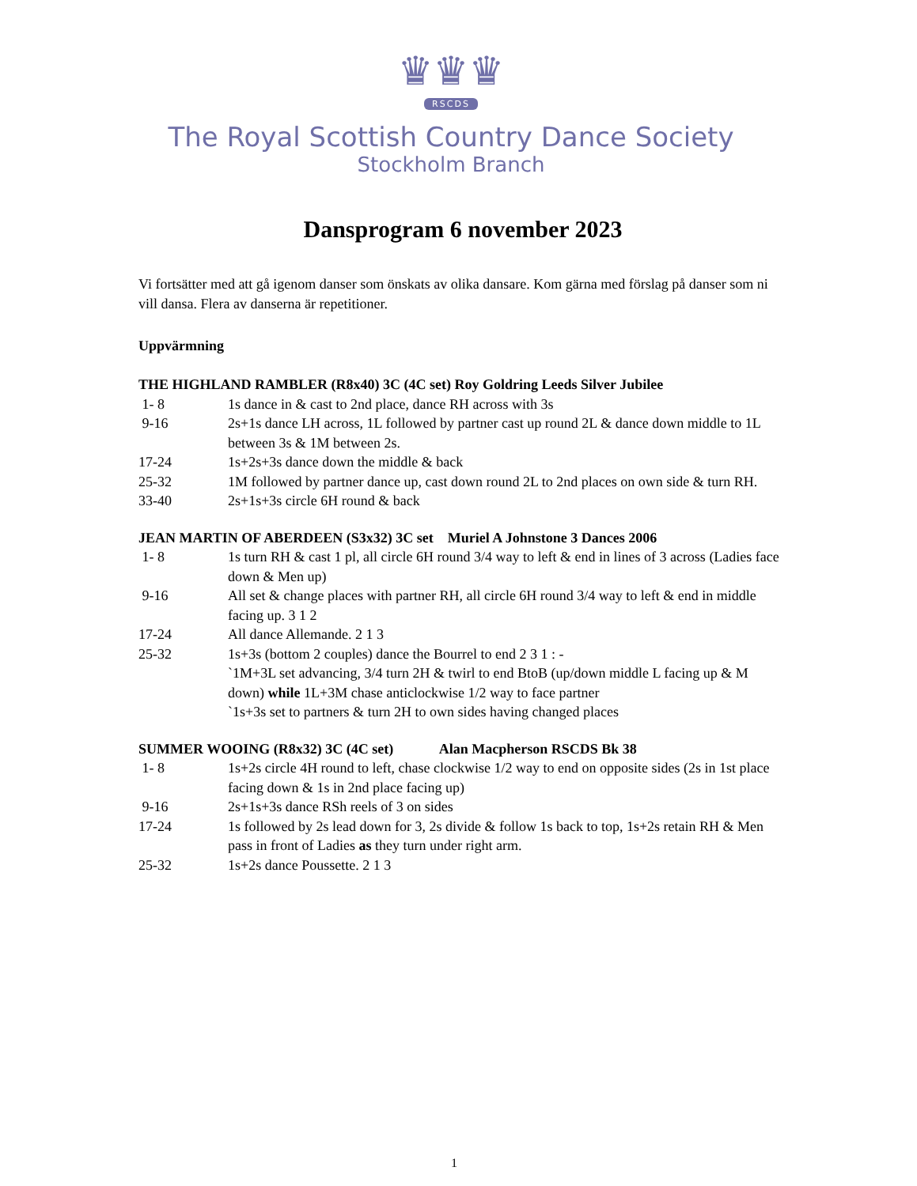♛♛♛
RSCDS
The Royal Scottish Country Dance Society
Stockholm Branch
Dansprogram 6 november 2023
Vi fortsätter med att gå igenom danser som önskats av olika dansare. Kom gärna med förslag på danser som ni vill dansa. Flera av danserna är repetitioner.
Uppvärmning
THE HIGHLAND RAMBLER (R8x40) 3C (4C set) Roy Goldring Leeds Silver Jubilee
1- 8 1s dance in & cast to 2nd place, dance RH across with 3s
9-16 2s+1s dance LH across, 1L followed by partner cast up round 2L & dance down middle to 1L between 3s & 1M between 2s.
17-24 1s+2s+3s dance down the middle & back
25-32 1M followed by partner dance up, cast down round 2L to 2nd places on own side & turn RH.
33-40 2s+1s+3s circle 6H round & back
JEAN MARTIN OF ABERDEEN (S3x32) 3C set Muriel A Johnstone 3 Dances 2006
1- 8 1s turn RH & cast 1 pl, all circle 6H round 3/4 way to left & end in lines of 3 across (Ladies face down & Men up)
9-16 All set & change places with partner RH, all circle 6H round 3/4 way to left & end in middle facing up. 3 1 2
17-24 All dance Allemande. 2 1 3
25-32 1s+3s (bottom 2 couples) dance the Bourrel to end 2 3 1 : -
`1M+3L set advancing, 3/4 turn 2H & twirl to end BtoB (up/down middle L facing up & M down) while 1L+3M chase anticlockwise 1/2 way to face partner
`1s+3s set to partners & turn 2H to own sides having changed places
SUMMER WOOING (R8x32) 3C (4C set) Alan Macpherson RSCDS Bk 38
1- 8 1s+2s circle 4H round to left, chase clockwise 1/2 way to end on opposite sides (2s in 1st place facing down & 1s in 2nd place facing up)
9-16 2s+1s+3s dance RSh reels of 3 on sides
17-24 1s followed by 2s lead down for 3, 2s divide & follow 1s back to top, 1s+2s retain RH & Men pass in front of Ladies as they turn under right arm.
25-32 1s+2s dance Poussette. 2 1 3
1